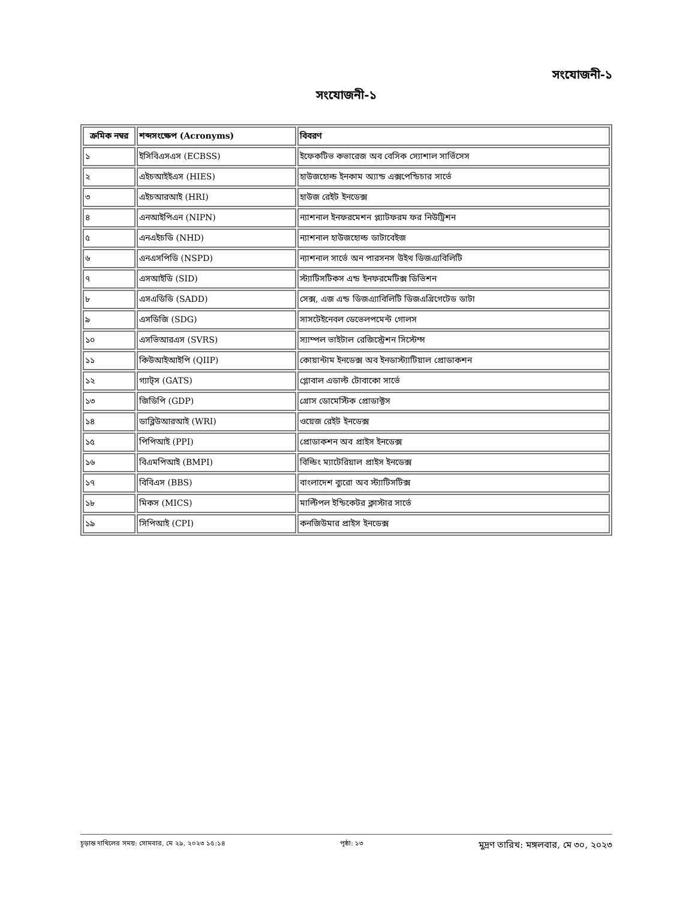সংযোজনী-১
সংযোজনী-১
| ক্রমিক নম্বর | শব্দসংক্ষেপ (Acronyms) | বিবরণ |
| --- | --- | --- |
| ১ | ইসিবিএসএস (ECBSS) | ইফেকটিভ কভারেজ অব বেসিক স্যোশাল সার্ভিসেস |
| ২ | এইচআইইএস (HIES) | হাউজহোল্ড ইনকাম অ্যান্ড এক্সপেন্ডিচার সার্ভে |
| ৩ | এইচআরআই (HRI) | হাউজ রেইট ইনডেক্স |
| ৪ | এনআইপিএন (NIPN) | ন্যাশনাল ইনফরমেশন প্ল্যাটফরম ফর নিউট্রিশন |
| ৫ | এনএইচডি (NHD) | ন্যাশনাল হাউজহোল্ড ডাটাবেইজ |
| ৬ | এনএসপিডি (NSPD) | ন্যাশনাল সার্ভে অন পারসনস উইথ ডিজএ্যবিলিটি |
| ৭ | এসআইডি (SID) | স্ট্যাটিসটিকস এন্ড ইনফরমেটিক্স ডিভিশন |
| ৮ | এসএডিডি (SADD) | সেক্স, এজ এন্ড ডিজএ্যাবিলিটি ডিজএগ্রিগেটেড ডাটা |
| ৯ | এসডিজি (SDG) | সাসটেইনেবল ডেভেলপমেন্ট গোলস |
| ১০ | এসভিআরএস (SVRS) | স্যাম্পল ভাইটাল রেজিস্ট্রেশন সিস্টেম্স |
| ১১ | কিউআইআইপি (QIIP) | কোয়ান্টাম ইনডেক্স অব ইনডাস্ট্যাটিয়াল প্রোডাকশন |
| ১২ | গ্যাট্স (GATS) | গ্লোবাল এডাল্ট টোবাকো সার্ভে |
| ১৩ | জিডিপি (GDP) | গ্রোস ডোমেস্টিক প্রোডাক্টস |
| ১৪ | ডাব্লিউআরআই (WRI) | ওয়েজ রেইট ইনডেক্স |
| ১৫ | পিপিআই (PPI) | প্রোডাকশন অব প্রাইস ইনডেক্স |
| ১৬ | বিএমপিআই (BMPI) | বিল্ডিং ম্যাটেরিয়াল প্রাইস ইনডেক্স |
| ১৭ | বিবিএস (BBS) | বাংলাদেশ ব্যুরো অব স্ট্যাটিসটিক্স |
| ১৮ | মিকস (MICS) | মাল্টিপল ইন্ডিকেটর ক্লাস্টার সার্ভে |
| ১৯ | সিপিআই (CPI) | কনজিউমার প্রাইস ইনডেক্স |
চূড়ান্ত দাখিলের সময়: সোমবার, মে ২৯, ২০২৩ ১৫:১৪ পৃষ্ঠা: ১৩ মুদ্রণ তারিখ: মঙ্গলবার, মে ৩০, ২০২৩